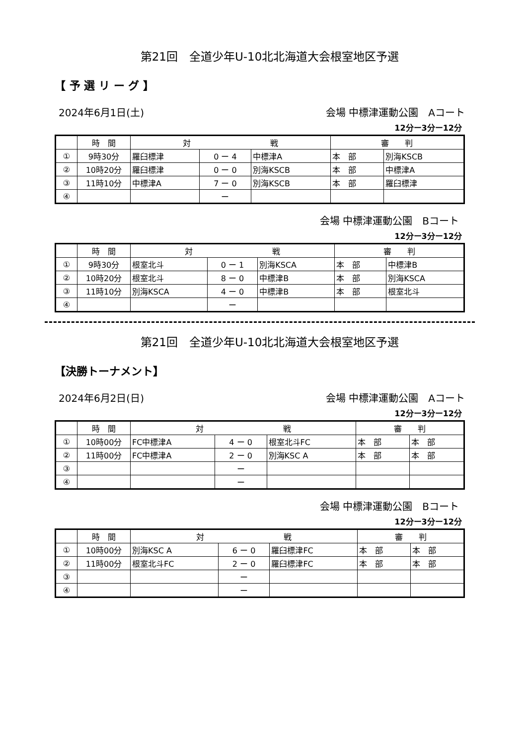第21回　全道少年U-10北北海道大会根室地区予選
【 予 選 リ ー グ 】
2024年6月1日(土) 会場 中標津運動公園　Aコート
12分ー3分ー12分
| | 時 間 | 対 戦 | | | 審 判 | |
| --- | --- | --- | --- | --- | --- | --- |
| ① | 9時30分 | 羅臼標津 | 0 ー 4 | 中標津A | 本 部 | 別海KSCB |
| ② | 10時20分 | 羅臼標津 | 0 ー 0 | 別海KSCB | 本 部 | 中標津A |
| ③ | 11時10分 | 中標津A | 7 ー 0 | 別海KSCB | 本 部 | 羅臼標津 |
| ④ | | | ー | | | |
会場 中標津運動公園　Bコート
12分ー3分ー12分
| | 時 間 | 対 戦 | | | 審 判 | |
| --- | --- | --- | --- | --- | --- | --- |
| ① | 9時30分 | 根室北斗 | 0 ー 1 | 別海KSCA | 本 部 | 中標津B |
| ② | 10時20分 | 根室北斗 | 8 ー 0 | 中標津B | 本 部 | 別海KSCA |
| ③ | 11時10分 | 別海KSCA | 4 ー 0 | 中標津B | 本 部 | 根室北斗 |
| ④ | | | ー | | | |
第21回　全道少年U-10北北海道大会根室地区予選
【決勝トーナメント】
2024年6月2日(日) 会場 中標津運動公園　Aコート
12分ー3分ー12分
| | 時 間 | 対 戦 | | | 審 判 | |
| --- | --- | --- | --- | --- | --- | --- |
| ① | 10時00分 | FC中標津A | 4 ー 0 | 根室北斗FC | 本 部 | 本 部 |
| ② | 11時00分 | FC中標津A | 2 ー 0 | 別海KSC A | 本 部 | 本 部 |
| ③ | | | ー | | | |
| ④ | | | ー | | | |
会場 中標津運動公園　Bコート
12分ー3分ー12分
| | 時 間 | 対 戦 | | | 審 判 | |
| --- | --- | --- | --- | --- | --- | --- |
| ① | 10時00分 | 別海KSC A | 6 ー 0 | 羅臼標津FC | 本 部 | 本 部 |
| ② | 11時00分 | 根室北斗FC | 2 ー 0 | 羅臼標津FC | 本 部 | 本 部 |
| ③ | | | ー | | | |
| ④ | | | ー | | | |